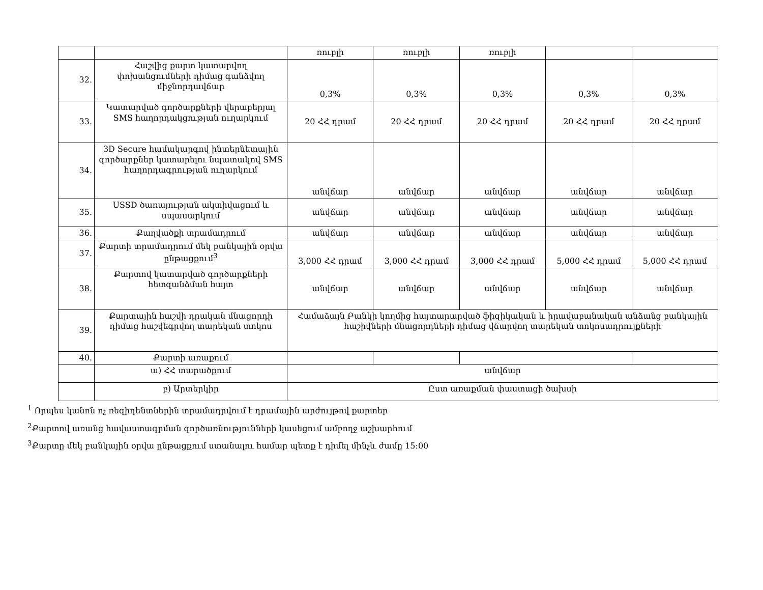| | | ռուբլի | ռուբլի | ռուբլի | | |
| 32. | Հաշվից քարտ կատարվող փոխանցումների դիմաց գանձվող միջնորդավճար | 0,3% | 0,3% | 0,3% | 0,3% | 0,3% |
| 33. | Կատարված գործարքների վերաբերյալ SMS հաղորդակցության ուղարկում | 20 ՀՀ դրամ | 20 ՀՀ դրամ | 20 ՀՀ դրամ | 20 ՀՀ դրամ | 20 ՀՀ դրամ |
| 34. | 3D Secure համակարգով ինտերնետային գործարքներ կատարելու նպատակով SMS հաղորդագրության ուղարկում | անվճար | անվճար | անվճար | անվճար | անվճար |
| 35. | USSD ծառայության ակտիվացում և սպասարկում | անվճար | անվճար | անվճար | անվճար | անվճար |
| 36. | Քաղվածքի տրամադրում | անվճար | անվճար | անվճար | անվճար | անվճար |
| 37. | Քարտի տրամադրում մեկ բանկային օրվա ընթացքում<sup>3</sup> | 3,000 ՀՀ դրամ | 3,000 ՀՀ դրամ | 3,000 ՀՀ դրամ | 5,000 ՀՀ դրամ | 5,000 ՀՀ դրամ |
| 38. | Քարտով կատարված գործարքների հետզանձման հայտ | անվճար | անվճար | անվճար | անվճար | անվճար |
| 39. | Քարտային հաշվի դրական մնացորդի դիմաց հաշվեգրվող տարեկան տոկոս | Համաձայն Բանկի կողմից հայտարարված ֆիզիկական և իրավաբանական անձանց բանկային հաշիվների մնացորդների դիմաց վճարվող տարեկան տոկոսադրույքների | | | | |
| 40. | Քարտի առաքում | | | | | |
| | ա) ՀՀ տարածքում | անվճար | | | | |
| | բ) Արտերկիր | Ըստ առաքման փաստացի ծախսի | | | | |
<sup>1</sup> Որպես կանոն ոչ ռեզիդենտներին տրամադրվում է դրամային արժույթով քարտեր
<sup>2</sup> Քարտով առանց հավաստագրման գործառնությունների կասեցում ամբողջ աշխարհում
<sup>3</sup> Քարտը մեկ բանկային օրվա ընթացքում ստանալու համար պետք է դիմել մինչև ժամը 15:00